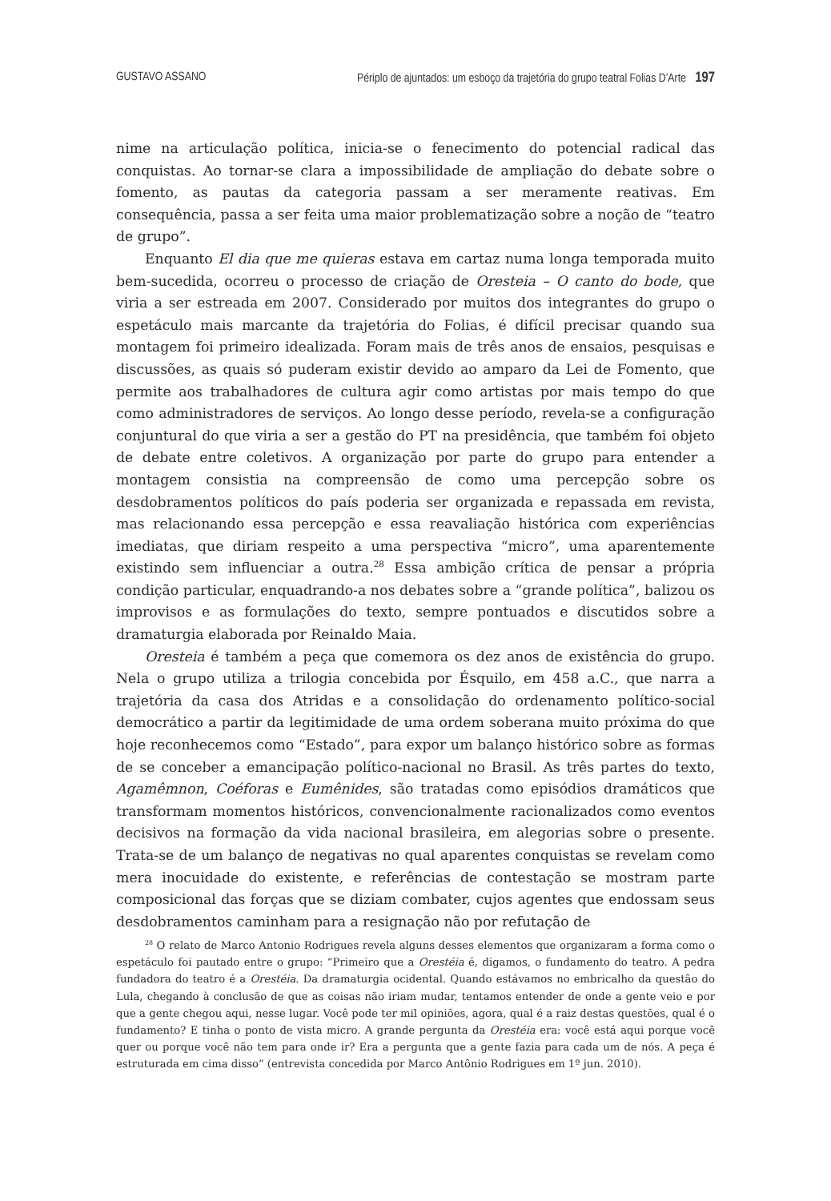GUSTAVO ASSANO Périplo de ajuntados: um esboço da trajetória do grupo teatral Folias D’Arte 197
nime na articulação política, inicia-se o fenecimento do potencial radical das conquistas. Ao tornar-se clara a impossibilidade de ampliação do debate sobre o fomento, as pautas da categoria passam a ser meramente reativas. Em consequência, passa a ser feita uma maior problematização sobre a noção de “teatro de grupo”.
Enquanto El dia que me quieras estava em cartaz numa longa temporada muito bem-sucedida, ocorreu o processo de criação de Oresteia – O canto do bode, que viria a ser estreada em 2007. Considerado por muitos dos integrantes do grupo o espetáculo mais marcante da trajetória do Folias, é difícil precisar quando sua montagem foi primeiro idealizada. Foram mais de três anos de ensaios, pesquisas e discussões, as quais só puderam existir devido ao amparo da Lei de Fomento, que permite aos trabalhadores de cultura agir como artistas por mais tempo do que como administradores de serviços. Ao longo desse período, revela-se a configuração conjuntural do que viria a ser a gestão do PT na presidência, que também foi objeto de debate entre coletivos. A organização por parte do grupo para entender a montagem consistia na compreensão de como uma percepção sobre os desdobramentos políticos do país poderia ser organizada e repassada em revista, mas relacionando essa percepção e essa reavaliação histórica com experiências imediatas, que diriam respeito a uma perspectiva “micro”, uma aparentemente existindo sem influenciar a outra.<sup>28</sup> Essa ambição crítica de pensar a própria condição particular, enquadrando-a nos debates sobre a “grande política”, balizou os improvisos e as formulações do texto, sempre pontuados e discutidos sobre a dramaturgia elaborada por Reinaldo Maia.
Oresteia é também a peça que comemora os dez anos de existência do grupo. Nela o grupo utiliza a trilogia concebida por Ésquilo, em 458 a.C., que narra a trajetória da casa dos Atridas e a consolidação do ordenamento político-social democrático a partir da legitimidade de uma ordem soberana muito próxima do que hoje reconhecemos como “Estado”, para expor um balanço histórico sobre as formas de se conceber a emancipação político-nacional no Brasil. As três partes do texto, Agamêmnon, Coéforas e Eumênides, são tratadas como episódios dramáticos que transformam momentos históricos, convencionalmente racionalizados como eventos decisivos na formação da vida nacional brasileira, em alegorias sobre o presente. Trata-se de um balanço de negativas no qual aparentes conquistas se revelam como mera inocuidade do existente, e referências de contestação se mostram parte composicional das forças que se diziam combater, cujos agentes que endossam seus desdobramentos caminham para a resignação não por refutação de
<sup>28</sup> O relato de Marco Antonio Rodrigues revela alguns desses elementos que organizaram a forma como o espetáculo foi pautado entre o grupo: “Primeiro que a Orestéia é, digamos, o fundamento do teatro. A pedra fundadora do teatro é a Orestéia. Da dramaturgia ocidental. Quando estávamos no embricalho da questão do Lula, chegando à conclusão de que as coisas não iriam mudar, tentamos entender de onde a gente veio e por que a gente chegou aqui, nesse lugar. Você pode ter mil opiniões, agora, qual é a raiz destas questões, qual é o fundamento? E tinha o ponto de vista micro. A grande pergunta da Orestéia era: você está aqui porque você quer ou porque você não tem para onde ir? Era a pergunta que a gente fazia para cada um de nós. A peça é estruturada em cima disso” (entrevista concedida por Marco Antônio Rodrigues em 1º jun. 2010).